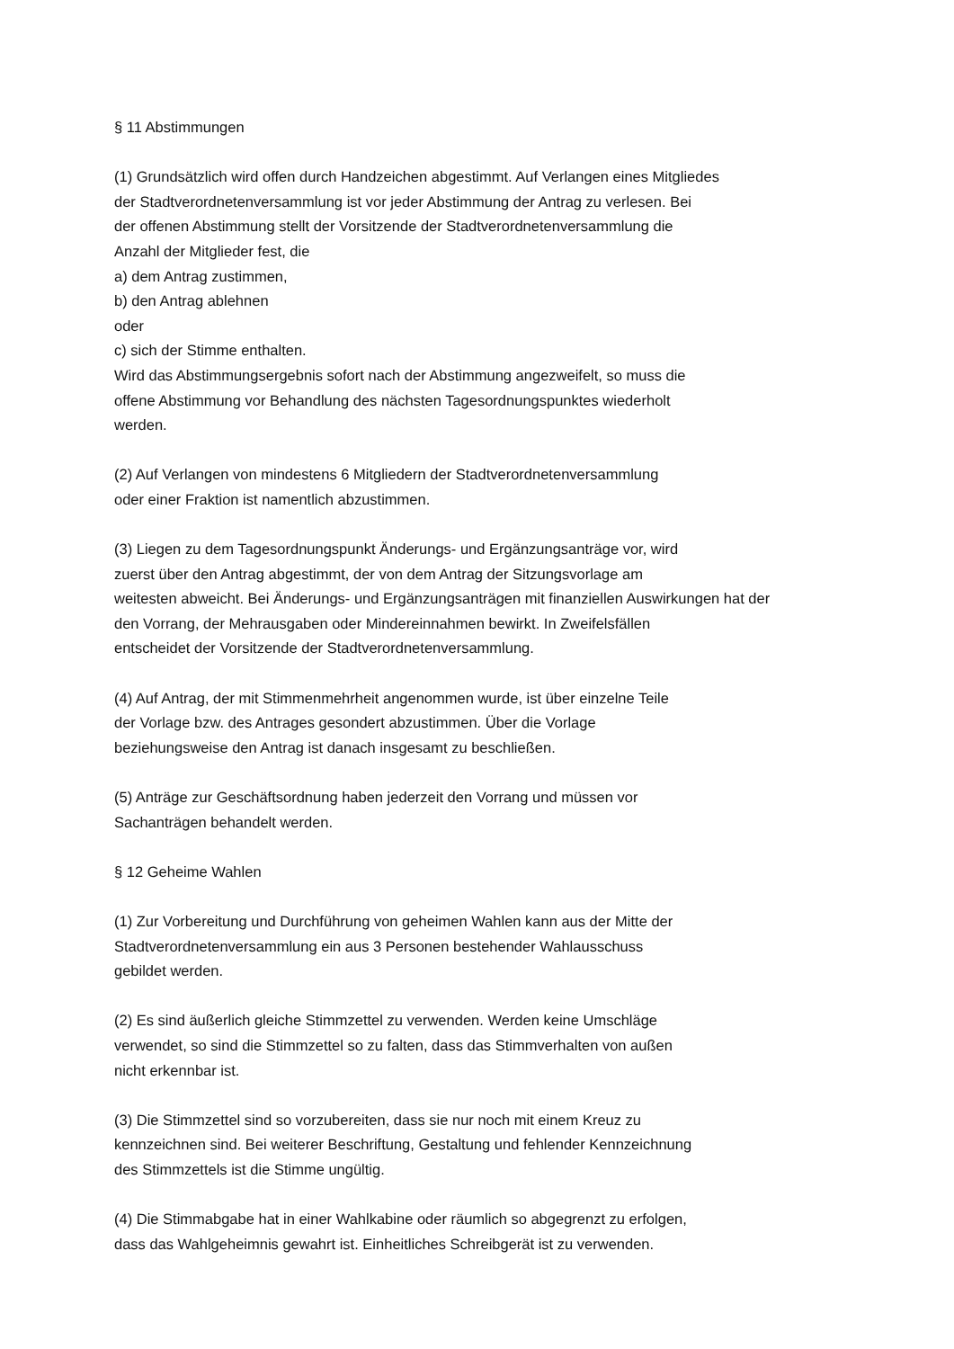§ 11 Abstimmungen
(1) Grundsätzlich wird offen durch Handzeichen abgestimmt. Auf Verlangen eines Mitgliedes
der Stadtverordnetenversammlung ist vor jeder Abstimmung der Antrag zu verlesen. Bei
der offenen Abstimmung stellt der Vorsitzende der Stadtverordnetenversammlung die
Anzahl der Mitglieder fest, die
a) dem Antrag zustimmen,
b) den Antrag ablehnen
oder
c) sich der Stimme enthalten.
Wird das Abstimmungsergebnis sofort nach der Abstimmung angezweifelt, so muss die
offene Abstimmung vor Behandlung des nächsten Tagesordnungspunktes wiederholt
werden.
(2) Auf Verlangen von mindestens 6 Mitgliedern der Stadtverordnetenversammlung
oder einer Fraktion ist namentlich abzustimmen.
(3) Liegen zu dem Tagesordnungspunkt Änderungs- und Ergänzungsanträge vor, wird
zuerst über den Antrag abgestimmt, der von dem Antrag der Sitzungsvorlage am
weitesten abweicht. Bei Änderungs- und Ergänzungsanträgen mit finanziellen Auswirkungen hat der
den Vorrang, der Mehrausgaben oder Mindereinnahmen bewirkt. In Zweifelsfällen
entscheidet der Vorsitzende der Stadtverordnetenversammlung.
(4) Auf Antrag, der mit Stimmenmehrheit angenommen wurde, ist über einzelne Teile
der Vorlage bzw. des Antrages gesondert abzustimmen. Über die Vorlage
beziehungsweise den Antrag ist danach insgesamt zu beschließen.
(5) Anträge zur Geschäftsordnung haben jederzeit den Vorrang und müssen vor
Sachanträgen behandelt werden.
§ 12 Geheime Wahlen
(1) Zur Vorbereitung und Durchführung von geheimen Wahlen kann aus der Mitte der
Stadtverordnetenversammlung ein aus 3 Personen bestehender Wahlausschuss
gebildet werden.
(2) Es sind äußerlich gleiche Stimmzettel zu verwenden. Werden keine Umschläge
verwendet, so sind die Stimmzettel so zu falten, dass das Stimmverhalten von außen
nicht erkennbar ist.
(3) Die Stimmzettel sind so vorzubereiten, dass sie nur noch mit einem Kreuz zu
kennzeichnen sind. Bei weiterer Beschriftung, Gestaltung und fehlender Kennzeichnung
des Stimmzettels ist die Stimme ungültig.
(4) Die Stimmabgabe hat in einer Wahlkabine oder räumlich so abgegrenzt zu erfolgen,
dass das Wahlgeheimnis gewahrt ist. Einheitliches Schreibgerät ist zu verwenden.